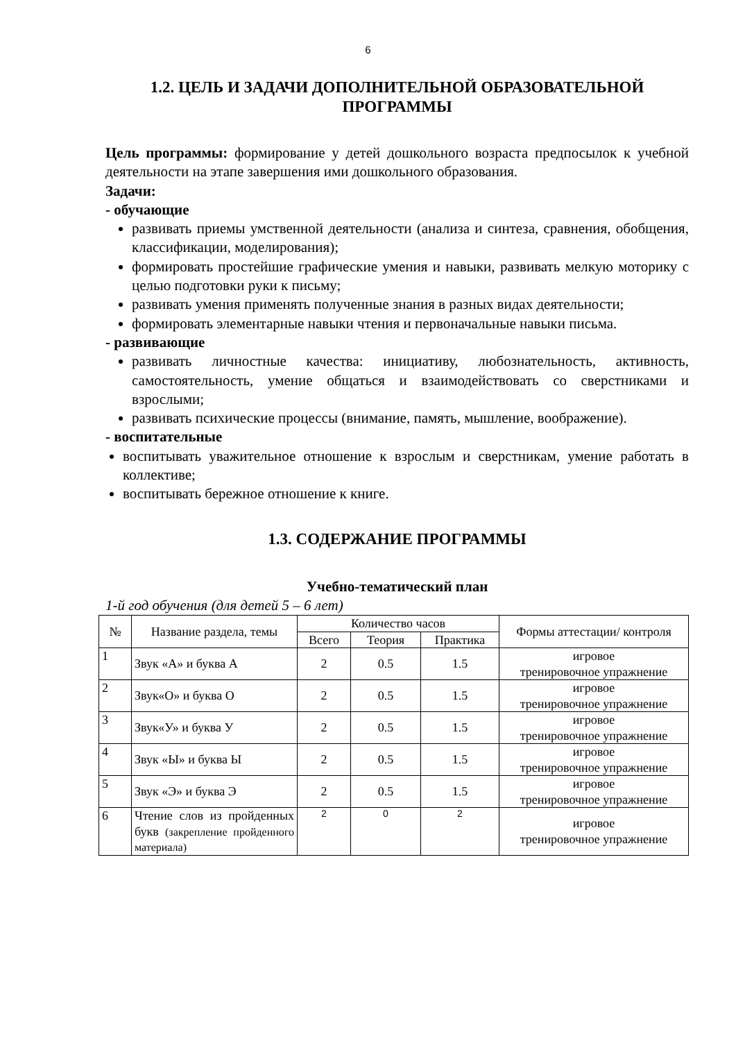6
1.2. ЦЕЛЬ И ЗАДАЧИ ДОПОЛНИТЕЛЬНОЙ ОБРАЗОВАТЕЛЬНОЙ ПРОГРАММЫ
Цель программы: формирование у детей дошкольного возраста предпосылок к учебной деятельности на этапе завершения ими дошкольного образования.
Задачи:
- обучающие
развивать приемы умственной деятельности (анализа и синтеза, сравнения, обобщения, классификации, моделирования);
формировать простейшие графические умения и навыки, развивать мелкую моторику с целью подготовки руки к письму;
развивать умения применять полученные знания в разных видах деятельности;
формировать элементарные навыки чтения и первоначальные навыки письма.
- развивающие
развивать личностные качества: инициативу, любознательность, активность, самостоятельность, умение общаться и взаимодействовать со сверстниками и взрослыми;
развивать психические процессы (внимание, память, мышление, воображение).
- воспитательные
воспитывать уважительное отношение к взрослым и сверстникам, умение работать в коллективе;
воспитывать бережное отношение к книге.
1.3. СОДЕРЖАНИЕ ПРОГРАММЫ
Учебно-тематический план
1-й год обучения (для детей 5 – 6 лет)
| № | Название раздела, темы | Количество часов | | | Формы аттестации/ контроля |
| --- | --- | --- | --- | --- | --- |
| | | Всего | Теория | Практика | |
| 1 | Звук «А» и буква А | 2 | 0.5 | 1.5 | игровое тренировочное упражнение |
| 2 | Звук«О» и буква О | 2 | 0.5 | 1.5 | игровое тренировочное упражнение |
| 3 | Звук«У» и буква У | 2 | 0.5 | 1.5 | игровое тренировочное упражнение |
| 4 | Звук «Ы» и буква Ы | 2 | 0.5 | 1.5 | игровое тренировочное упражнение |
| 5 | Звук «Э» и буква Э | 2 | 0.5 | 1.5 | игровое тренировочное упражнение |
| 6 | Чтение слов из пройденных букв (закрепление пройденного материала) | 2 | 0 | 2 | игровое тренировочное упражнение |